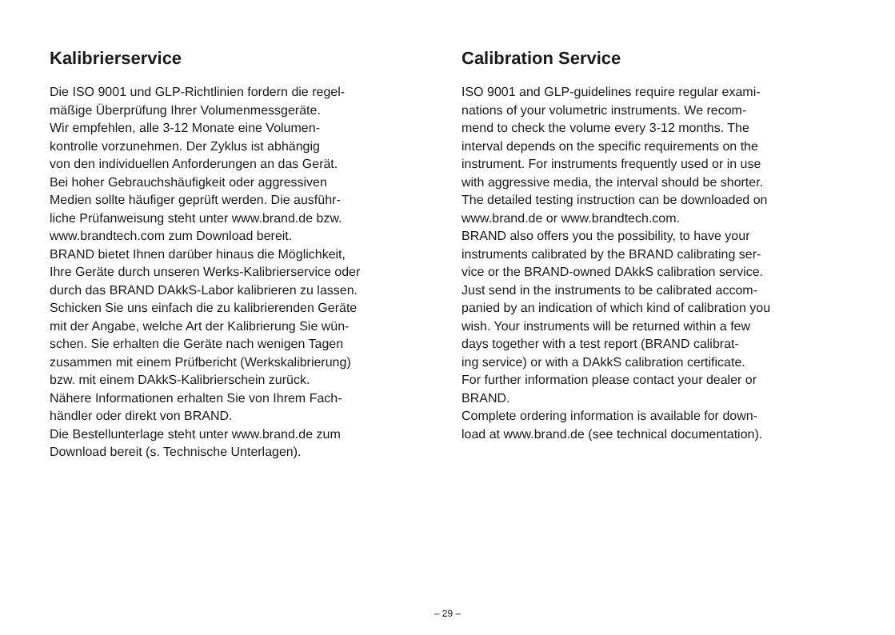Kalibrierservice
Die ISO 9001 und GLP-Richtlinien fordern die regel-
mäßige Überprüfung Ihrer Volumenmessgeräte.
Wir empfehlen, alle 3-12 Monate eine Volumen-
kontrolle vorzunehmen. Der Zyklus ist abhängig
von den individuellen Anforderungen an das Gerät.
Bei hoher Gebrauchshäufigkeit oder aggressiven
Medien sollte häufiger geprüft werden. Die ausführ-
liche Prüfanweisung steht unter www.brand.de bzw.
www.brandtech.com zum Download bereit.
BRAND bietet Ihnen darüber hinaus die Möglichkeit,
Ihre Geräte durch unseren Werks-Kalibrierservice oder
durch das BRAND DAkkS-Labor kalibrieren zu lassen.
Schicken Sie uns einfach die zu kalibrierenden Geräte
mit der Angabe, welche Art der Kalibrierung Sie wün-
schen. Sie erhalten die Geräte nach wenigen Tagen
zusammen mit einem Prüfbericht (Werkskalibrierung)
bzw. mit einem DAkkS-Kalibrierschein zurück.
Nähere Informationen erhalten Sie von Ihrem Fach-
händler oder direkt von BRAND.
Die Bestellunterlage steht unter www.brand.de zum
Download bereit (s. Technische Unterlagen).
Calibration Service
ISO 9001 and GLP-guidelines require regular exami-
nations of your volumetric instruments. We recom-
mend to check the volume every 3-12 months. The
interval depends on the specific requirements on the
instrument. For instruments frequently used or in use
with aggressive media, the interval should be shorter.
The detailed testing instruction can be downloaded on
www.brand.de or www.brandtech.com.
BRAND also offers you the possibility, to have your
instruments calibrated by the BRAND calibrating ser-
vice or the BRAND-owned DAkkS calibration service.
Just send in the instruments to be calibrated accom-
panied by an indication of which kind of calibration you
wish. Your instruments will be returned within a few
days together with a test report (BRAND calibrat-
ing service) or with a DAkkS calibration certificate.
For further information please contact your dealer or
BRAND.
Complete ordering information is available for down-
load at www.brand.de (see technical documentation).
– 29 –